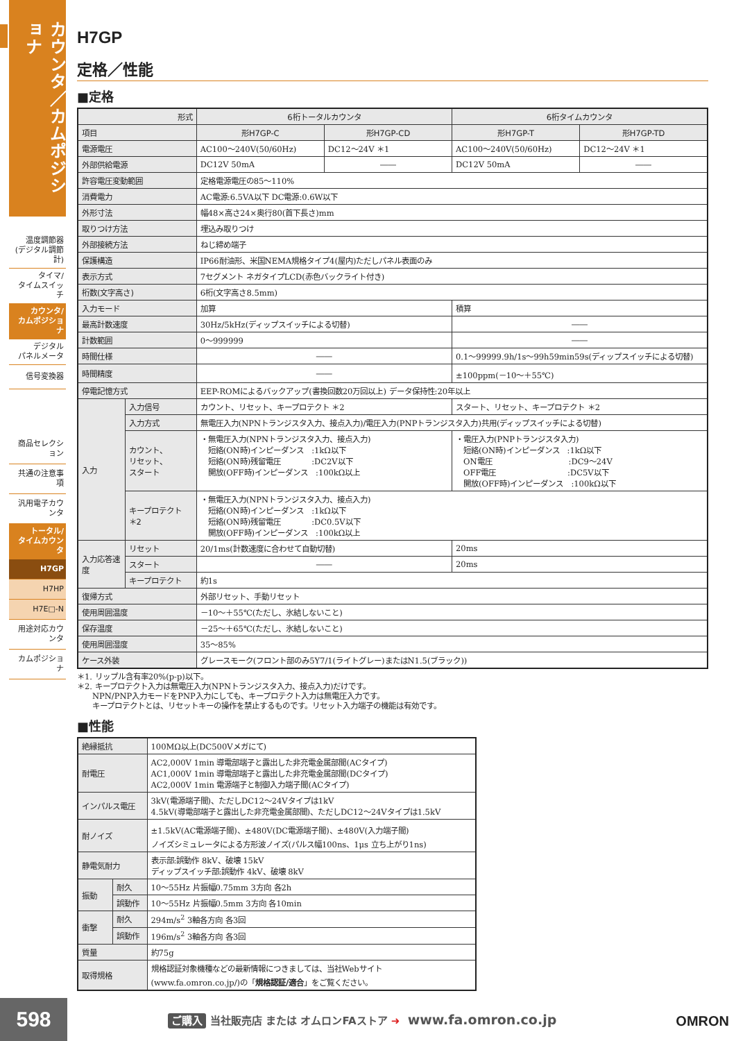カウンタ／カムポジショナ
温度調節器
(デジタル調節計)
タイマ/
タイムスイッチ
カウンタ/
カムポジショナ
デジタル
パネルメータ
信号変換器
商品セレクション
共通の注意事項
汎用電子カウンタ
トータル/
タイムカウンタ
H7GP
H7HP
H7E□-N
用途対応カウンタ
カムポジショナ
H7GP
定格／性能
■定格
| 形式 | | 6桁トータルカウンタ | | 6桁タイムカウンタ | |
| --- | --- | --- | --- | --- | --- |
| 項目 | | 形H7GP-C | 形H7GP-CD | 形H7GP-T | 形H7GP-TD |
| 電源電圧 | | AC100～240V(50/60Hz) | DC12～24V ＊1 | AC100～240V(50/60Hz) | DC12～24V ＊1 |
| 外部供給電源 | | DC12V 50mA | ―― | DC12V 50mA | ―― |
| 許容電圧変動範囲 | | 定格電源電圧の85～110% | | | |
| 消費電力 | | AC電源:6.5VA以下 DC電源:0.6W以下 | | | |
| 外形寸法 | | 幅48×高さ24×奥行80(首下長さ)mm | | | |
| 取りつけ方法 | | 埋込み取りつけ | | | |
| 外部接続方法 | | ねじ締め端子 | | | |
| 保護構造 | | IP66耐油形、米国NEMA規格タイプ4(屋内)ただしパネル表面のみ | | | |
| 表示方式 | | 7セグメント ネガタイプLCD(赤色バックライト付き) | | | |
| 桁数(文字高さ) | | 6桁(文字高さ8.5mm) | | | |
| 入力モード | | 加算 | | 積算 | |
| 最高計数速度 | | 30Hz/5kHz(ディップスイッチによる切替) | | ―― | |
| 計数範囲 | | 0～999999 | | ―― | |
| 時間仕様 | | ―― | | 0.1～99999.9h/1s～99h59min59s(ディップスイッチによる切替) | |
| 時間精度 | | ―― | | ±100ppm(－10～＋55℃) | |
| 停電記憶方式 | | EEP-ROMによるバックアップ(書換回数20万回以上) データ保持性:20年以上 | | | |
| 入力 | 入力信号 | カウント、リセット、キープロテクト ＊2 | | スタート、リセット、キープロテクト ＊2 | |
| | 入力方式 | 無電圧入力(NPNトランジスタ入力、接点入力)/電圧入力(PNPトランジスタ入力)共用(ディップスイッチによる切替) | | | |
| | カウント、 リセット、 スタート | ・無電圧入力(NPNトランジスタ入力、接点入力) 短絡(ON時)インピーダンス :1kΩ以下 短絡(ON時)残留電圧 :DC2V以下 開放(OFF時)インピーダンス :100kΩ以上 | | ・電圧入力(PNPトランジスタ入力) 短絡(ON時)インピーダンス :1kΩ以下 ON電圧 :DC9～24V OFF電圧 :DC5V以下 開放(OFF時)インピーダンス :100kΩ以下 | |
| | キープロテクト ＊2 | ・無電圧入力(NPNトランジスタ入力、接点入力) 短絡(ON時)インピーダンス :1kΩ以下 短絡(ON時)残留電圧 :DC0.5V以下 開放(OFF時)インピーダンス :100kΩ以上 | | | |
| 入力応答速度 | リセット | 20/1ms(計数速度に合わせて自動切替) | | 20ms | |
| | スタート | ―― | | 20ms | |
| | キープロテクト | 約1s | | | |
| 復帰方式 | | 外部リセット、手動リセット | | | |
| 使用周囲温度 | | －10～＋55℃(ただし、氷結しないこと) | | | |
| 保存温度 | | －25～＋65℃(ただし、氷結しないこと) | | | |
| 使用周囲湿度 | | 35～85% | | | |
| ケース外装 | | グレースモーク(フロント部のみ5Y7/1(ライトグレー)またはN1.5(ブラック)) | | | |
＊1. リップル含有率20%(p-p)以下。
＊2. キープロテクト入力は無電圧入力(NPNトランジスタ入力、接点入力)だけです。
　　NPN/PNP入力モードをPNP入力にしても、キープロテクト入力は無電圧入力です。
　　キープロテクトとは、リセットキーの操作を禁止するものです。リセット入力端子の機能は有効です。
■性能
| 絶縁抵抗 | | 100MΩ以上(DC500Vメガにて) |
| 耐電圧 | | AC2,000V 1min 導電部端子と露出した非充電金属部間(ACタイプ) AC1,000V 1min 導電部端子と露出した非充電金属部間(DCタイプ) AC2,000V 1min 電源端子と制御入力端子間(ACタイプ) |
| インパルス電圧 | | 3kV(電源端子間)、ただしDC12～24Vタイプは1kV 4.5kV(導電部端子と露出した非充電金属部間)、ただしDC12～24Vタイプは1.5kV |
| 耐ノイズ | | ±1.5kV(AC電源端子間)、±480V(DC電源端子間)、±480V(入力端子間) ノイズシミュレータによる方形波ノイズ(パルス幅100ns、1μs 立ち上がり1ns) |
| 静電気耐力 | | 表示部:誤動作 8kV、破壊 15kV ディップスイッチ部:誤動作 4kV、破壊 8kV |
| 振動 | 耐久 | 10～55Hz 片振幅0.75mm 3方向 各2h |
| | 誤動作 | 10～55Hz 片振幅0.5mm 3方向 各10min |
| 衝撃 | 耐久 | 294m/s<sup>2</sup> 3軸各方向 各3回 |
| | 誤動作 | 196m/s<sup>2</sup> 3軸各方向 各3回 |
| 質量 | | 約75g |
| 取得規格 | | 規格認証対象機種などの最新情報につきましては、当社Webサイト (www.fa.omron.co.jp/)の「 規格認証/適合 」をご覧ください。 |
598
ご購入 当社販売店 または オムロンFAストア ➜ www.fa.omron.co.jp
OMRON